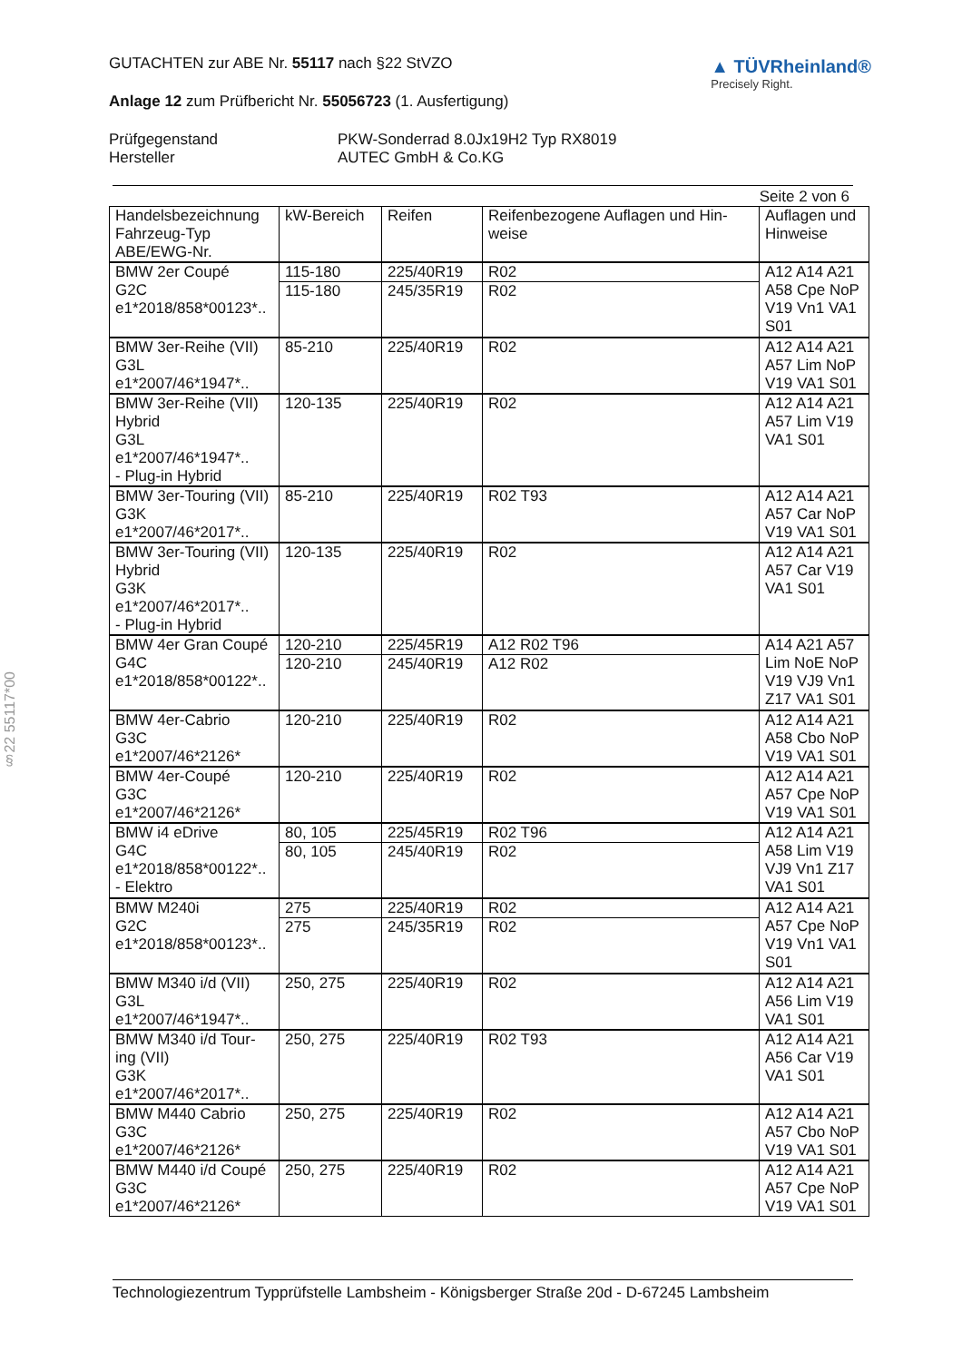§22 55117*00
GUTACHTEN zur ABE Nr. 55117 nach §22 StVZO
Anlage 12 zum Prüfbericht Nr. 55056723 (1. Ausfertigung)
▲ TÜVRheinland®
Precisely Right.
Prüfgegenstand PKW-Sonderrad 8.0Jx19H2 Typ RX8019 Hersteller AUTEC GmbH & Co.KG
Seite 2 von 6
| Handelsbezeichnung Fahrzeug-Typ ABE/EWG-Nr. | kW-Bereich | Reifen | Reifenbezogene Auflagen und Hin- weise | Auflagen und Hinweise |
| --- | --- | --- | --- | --- |
| BMW 2er Coupé G2C e1*2018/858*00123*.. | 115-180 | 225/40R19 | R02 | A12 A14 A21 A58 Cpe NoP V19 Vn1 VA1 S01 |
| | 115-180 | 245/35R19 | R02 | |
| BMW 3er-Reihe (VII) G3L e1*2007/46*1947*.. | 85-210 | 225/40R19 | R02 | A12 A14 A21 A57 Lim NoP V19 VA1 S01 |
| BMW 3er-Reihe (VII) Hybrid G3L e1*2007/46*1947*.. - Plug-in Hybrid | 120-135 | 225/40R19 | R02 | A12 A14 A21 A57 Lim V19 VA1 S01 |
| BMW 3er-Touring (VII) G3K e1*2007/46*2017*.. | 85-210 | 225/40R19 | R02 T93 | A12 A14 A21 A57 Car NoP V19 VA1 S01 |
| BMW 3er-Touring (VII) Hybrid G3K e1*2007/46*2017*.. - Plug-in Hybrid | 120-135 | 225/40R19 | R02 | A12 A14 A21 A57 Car V19 VA1 S01 |
| BMW 4er Gran Coupé G4C e1*2018/858*00122*.. | 120-210 | 225/45R19 | A12 R02 T96 | A14 A21 A57 Lim NoE NoP V19 VJ9 Vn1 Z17 VA1 S01 |
| | 120-210 | 245/40R19 | A12 R02 | |
| BMW 4er-Cabrio G3C e1*2007/46*2126* | 120-210 | 225/40R19 | R02 | A12 A14 A21 A58 Cbo NoP V19 VA1 S01 |
| BMW 4er-Coupé G3C e1*2007/46*2126* | 120-210 | 225/40R19 | R02 | A12 A14 A21 A57 Cpe NoP V19 VA1 S01 |
| BMW i4 eDrive G4C e1*2018/858*00122*.. - Elektro | 80, 105 | 225/45R19 | R02 T96 | A12 A14 A21 A58 Lim V19 VJ9 Vn1 Z17 VA1 S01 |
| | 80, 105 | 245/40R19 | R02 | |
| BMW M240i G2C e1*2018/858*00123*.. | 275 | 225/40R19 | R02 | A12 A14 A21 A57 Cpe NoP V19 Vn1 VA1 S01 |
| | 275 | 245/35R19 | R02 | |
| BMW M340 i/d (VII) G3L e1*2007/46*1947*.. | 250, 275 | 225/40R19 | R02 | A12 A14 A21 A56 Lim V19 VA1 S01 |
| BMW M340 i/d Tour- ing (VII) G3K e1*2007/46*2017*.. | 250, 275 | 225/40R19 | R02 T93 | A12 A14 A21 A56 Car V19 VA1 S01 |
| BMW M440 Cabrio G3C e1*2007/46*2126* | 250, 275 | 225/40R19 | R02 | A12 A14 A21 A57 Cbo NoP V19 VA1 S01 |
| BMW M440 i/d Coupé G3C e1*2007/46*2126* | 250, 275 | 225/40R19 | R02 | A12 A14 A21 A57 Cpe NoP V19 VA1 S01 |
Technologiezentrum Typprüfstelle Lambsheim - Königsberger Straße 20d - D-67245 Lambsheim